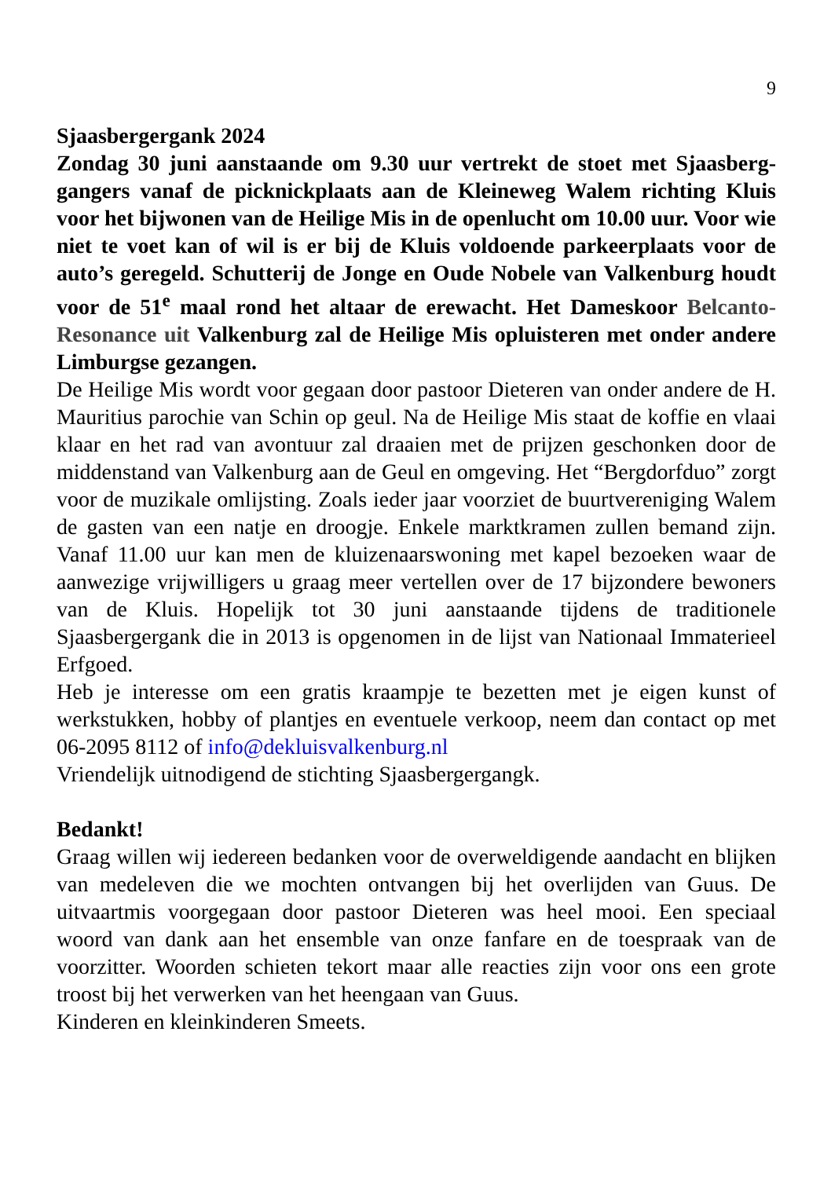9
Sjaasbergergank 2024
Zondag 30 juni aanstaande om 9.30 uur vertrekt de stoet met Sjaasberg-gangers vanaf de picknickplaats aan de Kleineweg Walem richting Kluis voor het bijwonen van de Heilige Mis in de openlucht om 10.00 uur. Voor wie niet te voet kan of wil is er bij de Kluis voldoende parkeerplaats voor de auto’s geregeld. Schutterij de Jonge en Oude Nobele van Valkenburg houdt voor de 51<sup>e</sup> maal rond het altaar de erewacht. Het Dameskoor Belcanto-Resonance uit Valkenburg zal de Heilige Mis opluisteren met onder andere Limburgse gezangen.
De Heilige Mis wordt voor gegaan door pastoor Dieteren van onder andere de H. Mauritius parochie van Schin op geul. Na de Heilige Mis staat de koffie en vlaai klaar en het rad van avontuur zal draaien met de prijzen geschonken door de middenstand van Valkenburg aan de Geul en omgeving. Het “Bergdorfduo” zorgt voor de muzikale omlijsting. Zoals ieder jaar voorziet de buurtvereniging Walem de gasten van een natje en droogje. Enkele marktkramen zullen bemand zijn. Vanaf 11.00 uur kan men de kluizenaarswoning met kapel bezoeken waar de aanwezige vrijwilligers u graag meer vertellen over de 17 bijzondere bewoners van de Kluis. Hopelijk tot 30 juni aanstaande tijdens de traditionele Sjaasbergergank die in 2013 is opgenomen in de lijst van Nationaal Immaterieel Erfgoed.
Heb je interesse om een gratis kraampje te bezetten met je eigen kunst of werkstukken, hobby of plantjes en eventuele verkoop, neem dan contact op met 06-2095 8112 of info@dekluisvalkenburg.nl
Vriendelijk uitnodigend de stichting Sjaasbergergangk.
Bedankt!
Graag willen wij iedereen bedanken voor de overweldigende aandacht en blijken van medeleven die we mochten ontvangen bij het overlijden van Guus. De uitvaartmis voorgegaan door pastoor Dieteren was heel mooi. Een speciaal woord van dank aan het ensemble van onze fanfare en de toespraak van de voorzitter. Woorden schieten tekort maar alle reacties zijn voor ons een grote troost bij het verwerken van het heengaan van Guus.
Kinderen en kleinkinderen Smeets.